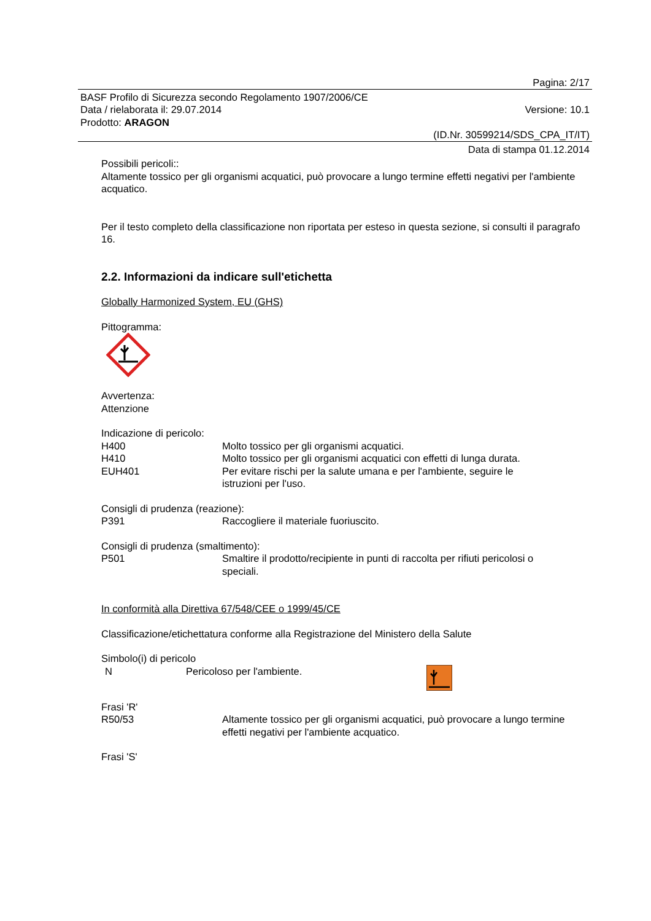Pagina: 2/17
BASF Profilo di Sicurezza secondo Regolamento 1907/2006/CE
Data / rielaborata il: 29.07.2014 Versione: 10.1
Prodotto: ARAGON
(ID.Nr. 30599214/SDS_CPA_IT/IT)
Data di stampa 01.12.2014
Possibili pericoli::
Altamente tossico per gli organismi acquatici, può provocare a lungo termine effetti negativi per l'ambiente acquatico.
Per il testo completo della classificazione non riportata per esteso in questa sezione, si consulti il paragrafo 16.
2.2. Informazioni da indicare sull'etichetta
Globally Harmonized System, EU (GHS)
Pittogramma:
Avvertenza:
Attenzione
Indicazione di pericolo:
H400 Molto tossico per gli organismi acquatici.
H410 Molto tossico per gli organismi acquatici con effetti di lunga durata.
EUH401 Per evitare rischi per la salute umana e per l'ambiente, seguire le istruzioni per l'uso.
Consigli di prudenza (reazione):
P391 Raccogliere il materiale fuoriuscito.
Consigli di prudenza (smaltimento):
P501 Smaltire il prodotto/recipiente in punti di raccolta per rifiuti pericolosi o speciali.
In conformità alla Direttiva 67/548/CEE o 1999/45/CE
Classificazione/etichettatura conforme alla Registrazione del Ministero della Salute
Simbolo(i) di pericolo
N Pericoloso per l'ambiente.
Frasi 'R'
R50/53 Altamente tossico per gli organismi acquatici, può provocare a lungo termine effetti negativi per l'ambiente acquatico.
Frasi 'S'